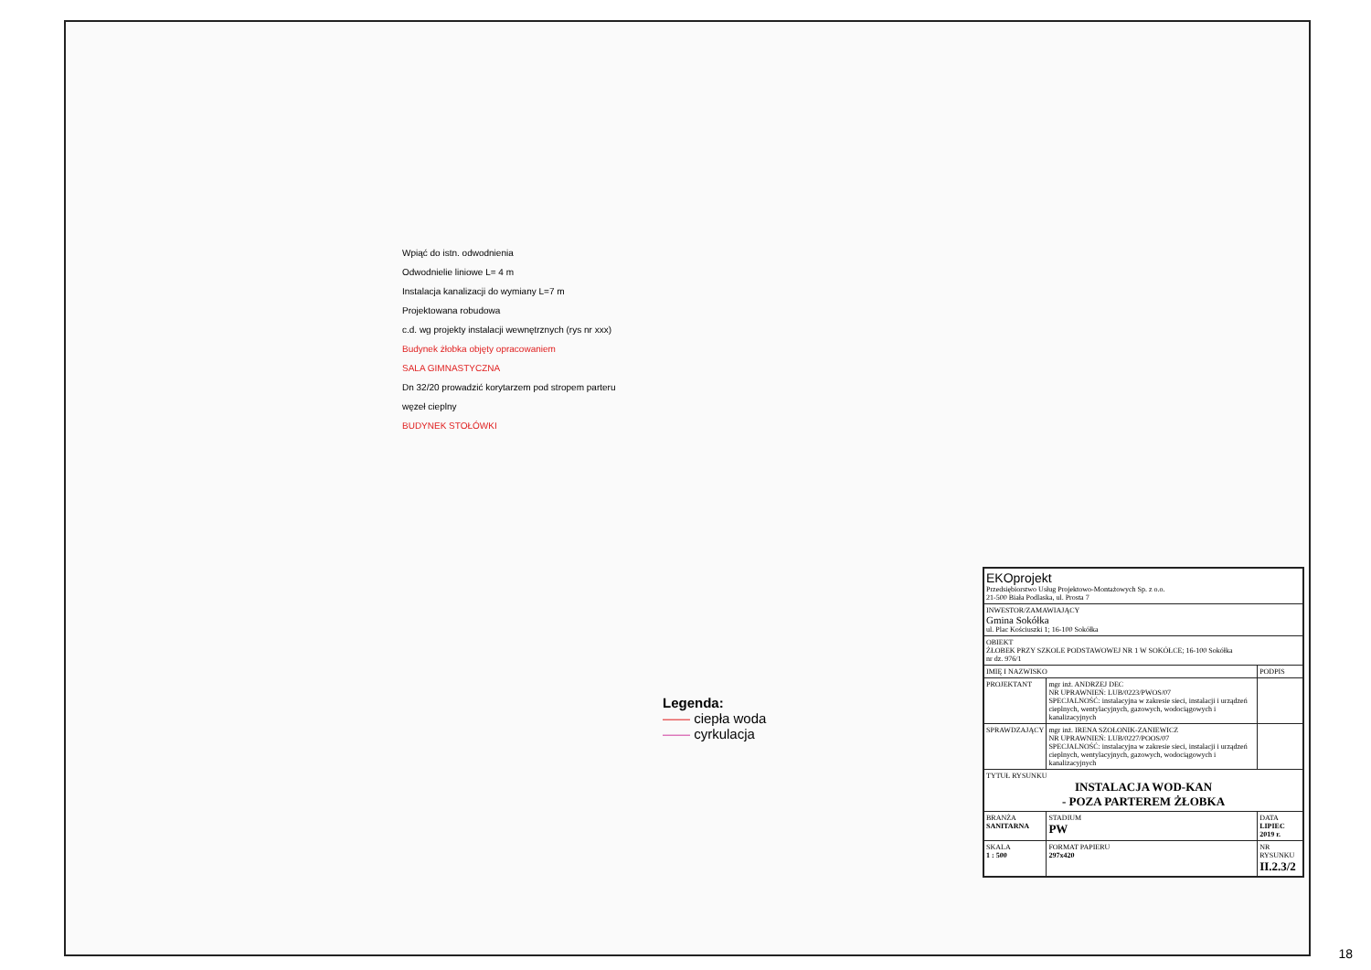Wpiąć do istn. odwodnienia
Odwodnielie liniowe L= 4 m
Instalacja kanalizacji do wymiany L=7 m
Projektowana robudowa
c.d. wg projekty instalacji wewnętrznych (rys nr xxx)
Budynek żłobka objęty opracowaniem
SALA GIMNASTYCZNA
Dn 32/20 prowadzić korytarzem pod stropem parteru
węzeł cieplny
BUDYNEK STOŁÓWKI
Legenda:
—— ciepła woda
—— cyrkulacja
| EKOprojekt Przedsiębiorstwo Usług Projektowo-Montażowych Sp. z o.o. 21-500 Biała Podlaska, ul. Prosta 7 | | |
| INWESTOR/ZAMAWIAJĄCY Gmina Sokółka ul. Plac Kościuszki 1; 16-100 Sokółka | | |
| OBIEKT ŻŁOBEK PRZY SZKOLE PODSTAWOWEJ NR 1 W SOKÓŁCE; 16-100 Sokółka nr dz. 976/1 | | |
| IMIĘ I NAZWISKO | | PODPIS |
| PROJEKTANT | mgr inż. ANDRZEJ DEC NR UPRAWNIEŃ: LUB/0223/PWOS/07 SPECJALNOŚĆ: instalacyjna w zakresie sieci, instalacji i urządzeń cieplnych, wentylacyjnych, gazowych, wodociągowych i kanalizacyjnych | |
| SPRAWDZAJĄCY | mgr inż. IRENA SZOŁONIK-ZANIEWICZ NR UPRAWNIEŃ: LUB/0227/POOS/07 SPECJALNOŚĆ: instalacyjna w zakresie sieci, instalacji i urządzeń cieplnych, wentylacyjnych, gazowych, wodociągowych i kanalizacyjnych | |
| TYTUŁ RYSUNKU INSTALACJA WOD-KAN - POZA PARTEREM ŻŁOBKA | | |
| BRANŻA SANITARNA | STADIUM PW | DATA LIPIEC 2019 r. |
| SKALA 1 : 500 | FORMAT PAPIERU 297x420 | NR RYSUNKU II.2.3/2 |
18